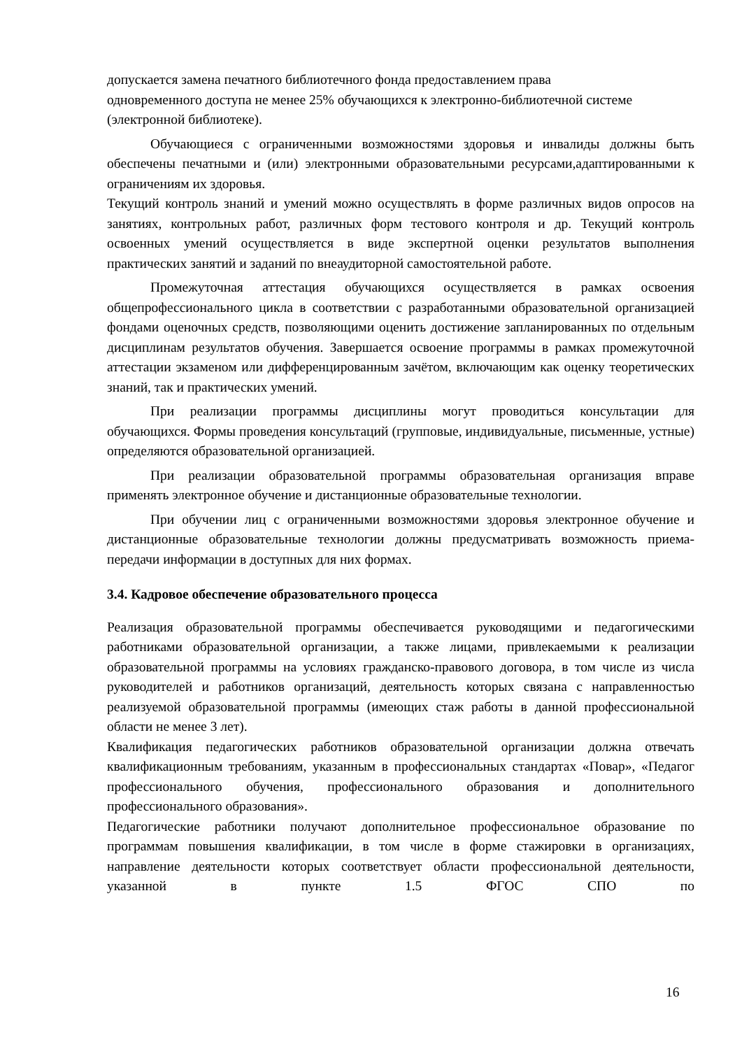допускается замена печатного библиотечного фонда предоставлением права
одновременного доступа не менее 25% обучающихся к электронно-библиотечной системе (электронной библиотеке).
Обучающиеся с ограниченными возможностями здоровья и инвалиды должны быть обеспечены печатными и (или) электронными образовательными ресурсами,адаптированными к ограничениям их здоровья.
Текущий контроль знаний и умений можно осуществлять в форме различных видов опросов на занятиях, контрольных работ, различных форм тестового контроля и др. Текущий контроль освоенных умений осуществляется в виде экспертной оценки результатов выполнения практических занятий и заданий по внеаудиторной самостоятельной работе.
Промежуточная аттестация обучающихся осуществляется в рамках освоения общепрофессионального цикла в соответствии с разработанными образовательной организацией фондами оценочных средств, позволяющими оценить достижение запланированных по отдельным дисциплинам результатов обучения. Завершается освоение программы в рамках промежуточной аттестации экзаменом или дифференцированным зачётом, включающим как оценку теоретических знаний, так и практических умений.
При реализации программы дисциплины могут проводиться консультации для обучающихся. Формы проведения консультаций (групповые, индивидуальные, письменные, устные) определяются образовательной организацией.
При реализации образовательной программы образовательная организация вправе применять электронное обучение и дистанционные образовательные технологии.
При обучении лиц с ограниченными возможностями здоровья электронное обучение и дистанционные образовательные технологии должны предусматривать возможность приема-передачи информации в доступных для них формах.
3.4. Кадровое обеспечение образовательного процесса
Реализация образовательной программы обеспечивается руководящими и педагогическими работниками образовательной организации, а также лицами, привлекаемыми к реализации образовательной программы на условиях гражданско-правового договора, в том числе из числа руководителей и работников организаций, деятельность которых связана с направленностью реализуемой образовательной программы (имеющих стаж работы в данной профессиональной области не менее 3 лет).
Квалификация педагогических работников образовательной организации должна отвечать квалификационным требованиям, указанным в профессиональных стандартах «Повар», «Педагог профессионального обучения, профессионального образования и дополнительного профессионального образования».
Педагогические работники получают дополнительное профессиональное образование по программам повышения квалификации, в том числе в форме стажировки в организациях, направление деятельности которых соответствует области профессиональной деятельности, указанной в пункте 1.5 ФГОС СПО по
16